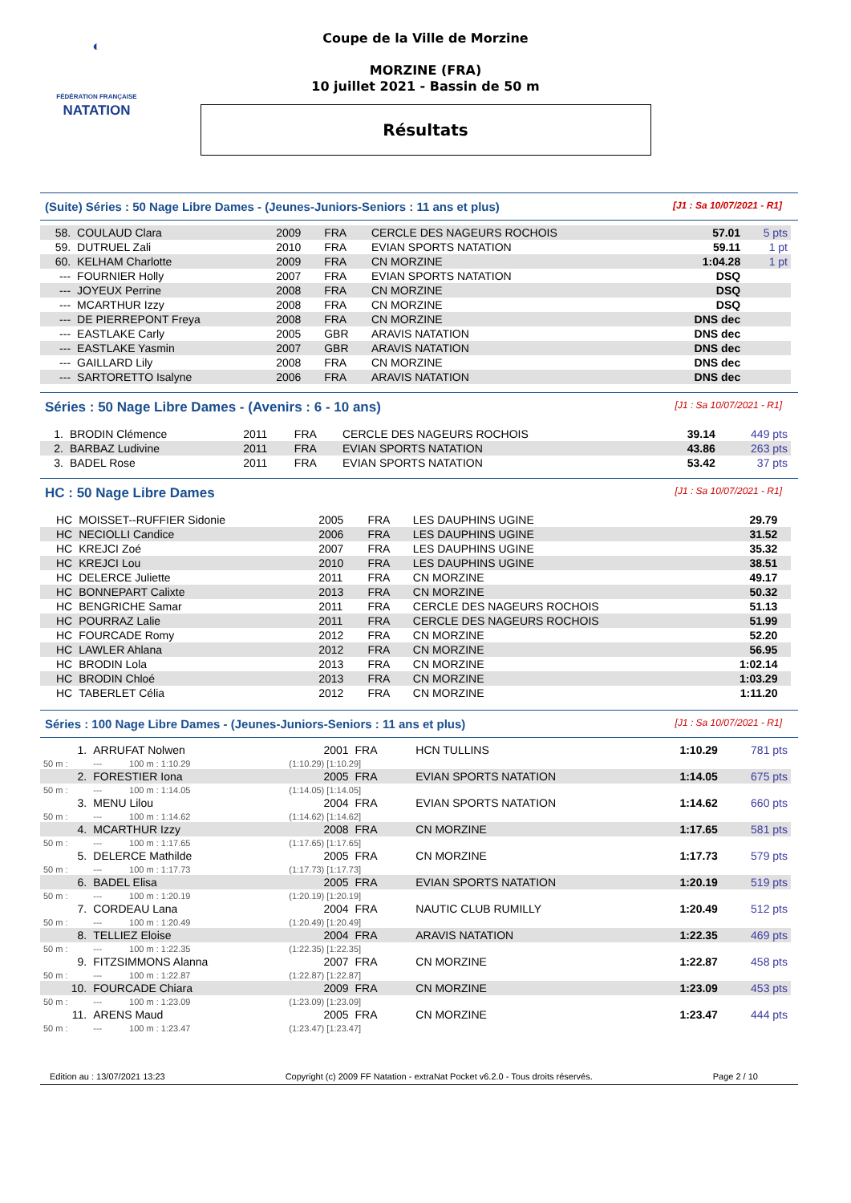◐
FÉDÉRATION FRANÇAISE
NATATION
Coupe de la Ville de Morzine
MORZINE (FRA)
10 juillet 2021 - Bassin de 50 m
Résultats
(Suite) Séries : 50 Nage Libre Dames - (Jeunes-Juniors-Seniors : 11 ans et plus) [J1 : Sa 10/07/2021 - R1]
| 58. | COULAUD Clara | 2009 | FRA | CERCLE DES NAGEURS ROCHOIS | 57.01 | 5 pts |
| 59. | DUTRUEL Zali | 2010 | FRA | EVIAN SPORTS NATATION | 59.11 | 1 pt |
| 60. | KELHAM Charlotte | 2009 | FRA | CN MORZINE | 1:04.28 | 1 pt |
| --- | FOURNIER Holly | 2007 | FRA | EVIAN SPORTS NATATION | DSQ | |
| --- | JOYEUX Perrine | 2008 | FRA | CN MORZINE | DSQ | |
| --- | MCARTHUR Izzy | 2008 | FRA | CN MORZINE | DSQ | |
| --- | DE PIERREPONT Freya | 2008 | FRA | CN MORZINE | DNS dec | |
| --- | EASTLAKE Carly | 2005 | GBR | ARAVIS NATATION | DNS dec | |
| --- | EASTLAKE Yasmin | 2007 | GBR | ARAVIS NATATION | DNS dec | |
| --- | GAILLARD Lily | 2008 | FRA | CN MORZINE | DNS dec | |
| --- | SARTORETTO Isalyne | 2006 | FRA | ARAVIS NATATION | DNS dec | |
Séries : 50 Nage Libre Dames - (Avenirs : 6 - 10 ans) [J1 : Sa 10/07/2021 - R1]
| 1. | BRODIN Clémence | 2011 | FRA | CERCLE DES NAGEURS ROCHOIS | 39.14 | 449 pts |
| 2. | BARBAZ Ludivine | 2011 | FRA | EVIAN SPORTS NATATION | 43.86 | 263 pts |
| 3. | BADEL Rose | 2011 | FRA | EVIAN SPORTS NATATION | 53.42 | 37 pts |
HC : 50 Nage Libre Dames [J1 : Sa 10/07/2021 - R1]
| HC | MOISSET--RUFFIER Sidonie | 2005 | FRA | LES DAUPHINS UGINE | 29.79 | |
| HC | NECIOLLI Candice | 2006 | FRA | LES DAUPHINS UGINE | 31.52 | |
| HC | KREJCI Zoé | 2007 | FRA | LES DAUPHINS UGINE | 35.32 | |
| HC | KREJCI Lou | 2010 | FRA | LES DAUPHINS UGINE | 38.51 | |
| HC | DELERCE Juliette | 2011 | FRA | CN MORZINE | 49.17 | |
| HC | BONNEPART Calixte | 2013 | FRA | CN MORZINE | 50.32 | |
| HC | BENGRICHE Samar | 2011 | FRA | CERCLE DES NAGEURS ROCHOIS | 51.13 | |
| HC | POURRAZ Lalie | 2011 | FRA | CERCLE DES NAGEURS ROCHOIS | 51.99 | |
| HC | FOURCADE Romy | 2012 | FRA | CN MORZINE | 52.20 | |
| HC | LAWLER Ahlana | 2012 | FRA | CN MORZINE | 56.95 | |
| HC | BRODIN Lola | 2013 | FRA | CN MORZINE | 1:02.14 | |
| HC | BRODIN Chloé | 2013 | FRA | CN MORZINE | 1:03.29 | |
| HC | TABERLET Célia | 2012 | FRA | CN MORZINE | 1:11.20 | |
Séries : 100 Nage Libre Dames - (Jeunes-Juniors-Seniors : 11 ans et plus) [J1 : Sa 10/07/2021 - R1]
| 1. | ARRUFAT Nolwen | | 2001 | FRA | HCN TULLINS | 1:10.29 | 781 pts |
| 50 m : | --- | 100 m : 1:10.29 | (1:10.29) [1:10.29] | | | | |
| 2. | FORESTIER Iona | | 2005 | FRA | EVIAN SPORTS NATATION | 1:14.05 | 675 pts |
| 50 m : | --- | 100 m : 1:14.05 | (1:14.05) [1:14.05] | | | | |
| 3. | MENU Lilou | | 2004 | FRA | EVIAN SPORTS NATATION | 1:14.62 | 660 pts |
| 50 m : | --- | 100 m : 1:14.62 | (1:14.62) [1:14.62] | | | | |
| 4. | MCARTHUR Izzy | | 2008 | FRA | CN MORZINE | 1:17.65 | 581 pts |
| 50 m : | --- | 100 m : 1:17.65 | (1:17.65) [1:17.65] | | | | |
| 5. | DELERCE Mathilde | | 2005 | FRA | CN MORZINE | 1:17.73 | 579 pts |
| 50 m : | --- | 100 m : 1:17.73 | (1:17.73) [1:17.73] | | | | |
| 6. | BADEL Elisa | | 2005 | FRA | EVIAN SPORTS NATATION | 1:20.19 | 519 pts |
| 50 m : | --- | 100 m : 1:20.19 | (1:20.19) [1:20.19] | | | | |
| 7. | CORDEAU Lana | | 2004 | FRA | NAUTIC CLUB RUMILLY | 1:20.49 | 512 pts |
| 50 m : | --- | 100 m : 1:20.49 | (1:20.49) [1:20.49] | | | | |
| 8. | TELLIEZ Eloise | | 2004 | FRA | ARAVIS NATATION | 1:22.35 | 469 pts |
| 50 m : | --- | 100 m : 1:22.35 | (1:22.35) [1:22.35] | | | | |
| 9. | FITZSIMMONS Alanna | | 2007 | FRA | CN MORZINE | 1:22.87 | 458 pts |
| 50 m : | --- | 100 m : 1:22.87 | (1:22.87) [1:22.87] | | | | |
| 10. | FOURCADE Chiara | | 2009 | FRA | CN MORZINE | 1:23.09 | 453 pts |
| 50 m : | --- | 100 m : 1:23.09 | (1:23.09) [1:23.09] | | | | |
| 11. | ARENS Maud | | 2005 | FRA | CN MORZINE | 1:23.47 | 444 pts |
| 50 m : | --- | 100 m : 1:23.47 | (1:23.47) [1:23.47] | | | | |
Edition au : 13/07/2021 13:23 Copyright (c) 2009 FF Natation - extraNat Pocket v6.2.0 - Tous droits réservés. Page 2 / 10